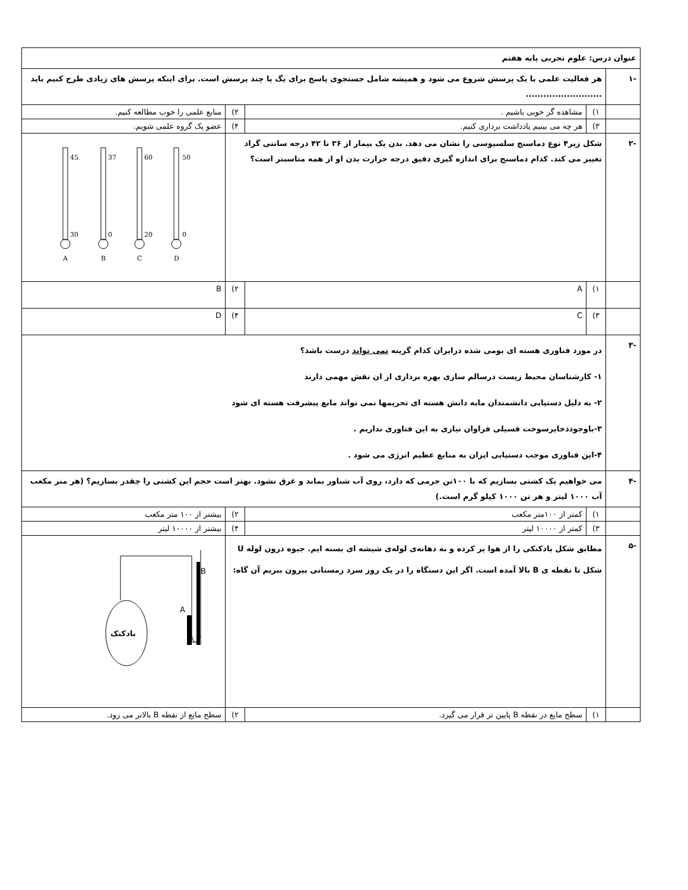| عنوان درس: علوم تجربی پایه هفتم | | | | |
| -۱ | هر فعالیت علمی با یک پرسش شروع می شود و همیشه شامل جستجوی پاسخ برای یگ یا چند پرسش است. برای اینکه پرسش های زیادی طرح کنیم باید .......................... | | | |
| | ۱) | مشاهده گر خوبی باشیم . | ۲) | منابع علمی را خوب مطالعه کنیم. |
| | ۳) | هر چه می بینیم یادداشت برداری کنیم. | ۴) | عضو یک گروه علمی شویم. |
| -۲ | شکل زیر۴ نوع دماسنج سلسیوسی را نشان می دهد. بدن یک بیمار از ۳۶ تا ۴۲ درجه سانتی گراد تغییر می کند. کدام دماسنج برای اندازه گیری دقیق درجه حرارت بدن او از همه مناسبتر است؟ | | | 50 0 60 20 37 0 45 30 D C B A |
| | ۱) | A | ۲) | B |
| | ۳) | C | ۴) | D |
| -۳ | در مورد فناوری هسته ای بومی شده درایران کدام گزینه نمی تواند درست باشد؟ ۱- کارشناسان محیط زیست درسالم سازی بهره برداری از ان نقش مهمی دارند ۲- به دلیل دستیابی دانشمندان مابه دانش هسته ای تحریمها نمی تواند مانع پیشرفت هسته ای شود ۳-باوجودذخایرسوخت فسیلی فراوان نیازی به این فناوری نداریم . ۴-این فناوری موجب دستیابی ایران به منابع عظیم انرژی می شود . | | | |
| -۴ | می خواهیم یک کشتی بسازیم که با ۱۰۰تن جرمی که دارد، روی آب شناور بماند و غرق نشود. بهتر است حجم این کشتی را چقدر بسازیم؟ (هر متر مکعب آب ۱۰۰۰ لیتر و هر تن ۱۰۰۰ کیلو گرم است.) | | | |
| | ۱) | کمتر از ۱۰۰متر مکعب | ۲) | بیشتر از ۱۰۰ متر مکعب |
| | ۳) | کمتر از ۱۰۰۰۰ لیتر | ۴) | بیشتر از ۱۰۰۰۰ لیتر |
| -۵ | مطابق شکل بادکنکی را از هوا پر کرده و به دهانه‌ی لوله‌ی شیشه ای بسته ایم. جیوه درون لوله U شکل تا نقطه ی B بالا آمده است. اگر این دستگاه را در یک روز سرد زمستانی بیرون ببریم آن گاه: | | | B A بادکنک |
| | ۱) | سطح مایع در نقطه B پایین تر قرار می گیرد. | ۲) | سطح مایع از نقطه B بالاتر می رود. |